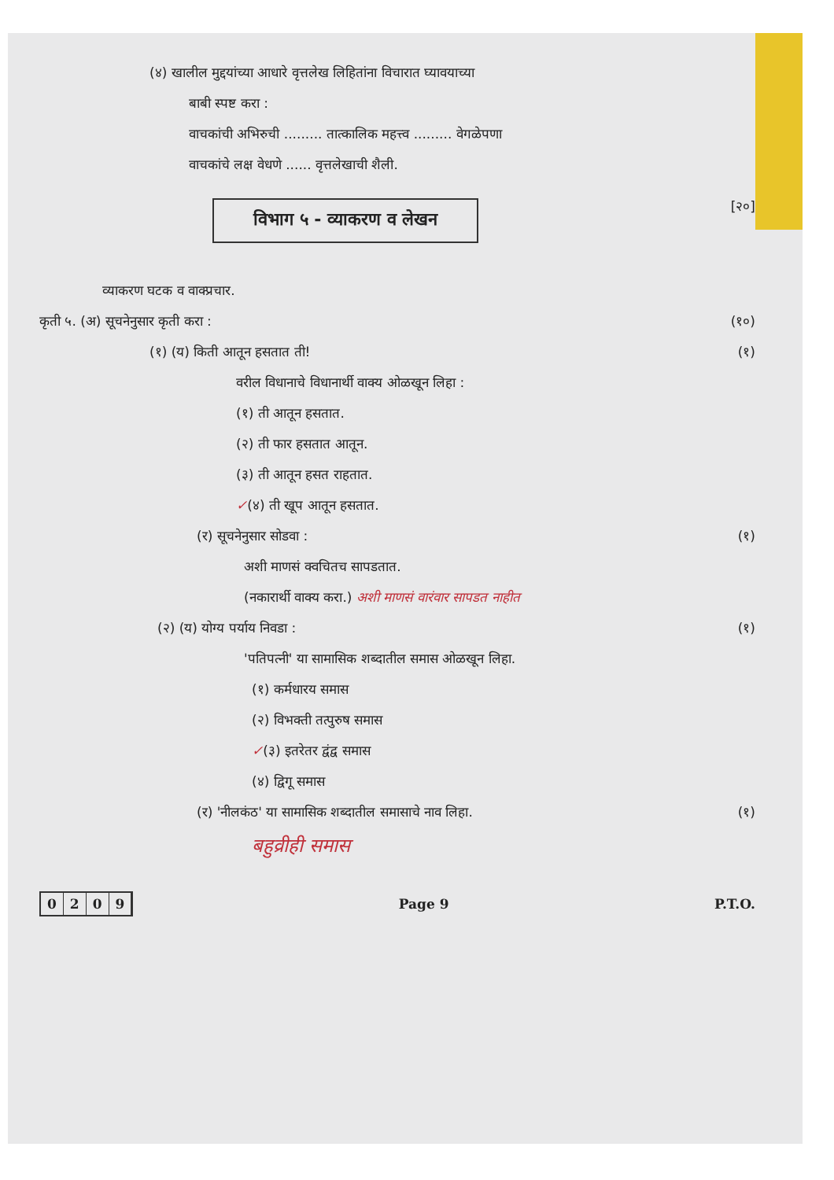(४) खालील मुद्दयांच्या आधारे वृत्तलेख लिहितांना विचारात घ्यावयाच्या
बाबी स्पष्ट करा :
वाचकांची अभिरुची ......... तात्कालिक महत्त्व ......... वेगळेपणा
वाचकांचे लक्ष वेधणे ...... वृत्तलेखाची शैली.
विभाग ५ - व्याकरण व लेखन
[२०]
व्याकरण घटक व वाक्प्रचार.
कृती ५. (अ) सूचनेनुसार कृती करा :
(१०)
(१) (य) किती आतून हसतात ती! (१)
वरील विधानाचे विधानार्थी वाक्य ओळखून लिहा :
(१) ती आतून हसतात.
(२) ती फार हसतात आतून.
(३) ती आतून हसत राहतात.
✓(४) ती खूप आतून हसतात.
(र) सूचनेनुसार सोडवा : (१)
अशी माणसं क्वचितच सापडतात.
(नकारार्थी वाक्य करा.) अशी माणसं वारंवार सापडत नाहीत
(२) (य) योग्य पर्याय निवडा : (१)
'पतिपत्नी' या सामासिक शब्दातील समास ओळखून लिहा.
(१) कर्मधारय समास
(२) विभक्ती तत्पुरुष समास
✓(३) इतरेतर द्वंद्व समास
(४) द्विगू समास
(र) 'नीलकंठ' या सामासिक शब्दातील समासाचे नाव लिहा.
(१)
बहुव्रीही समास
0209
Page 9 P.T.O.